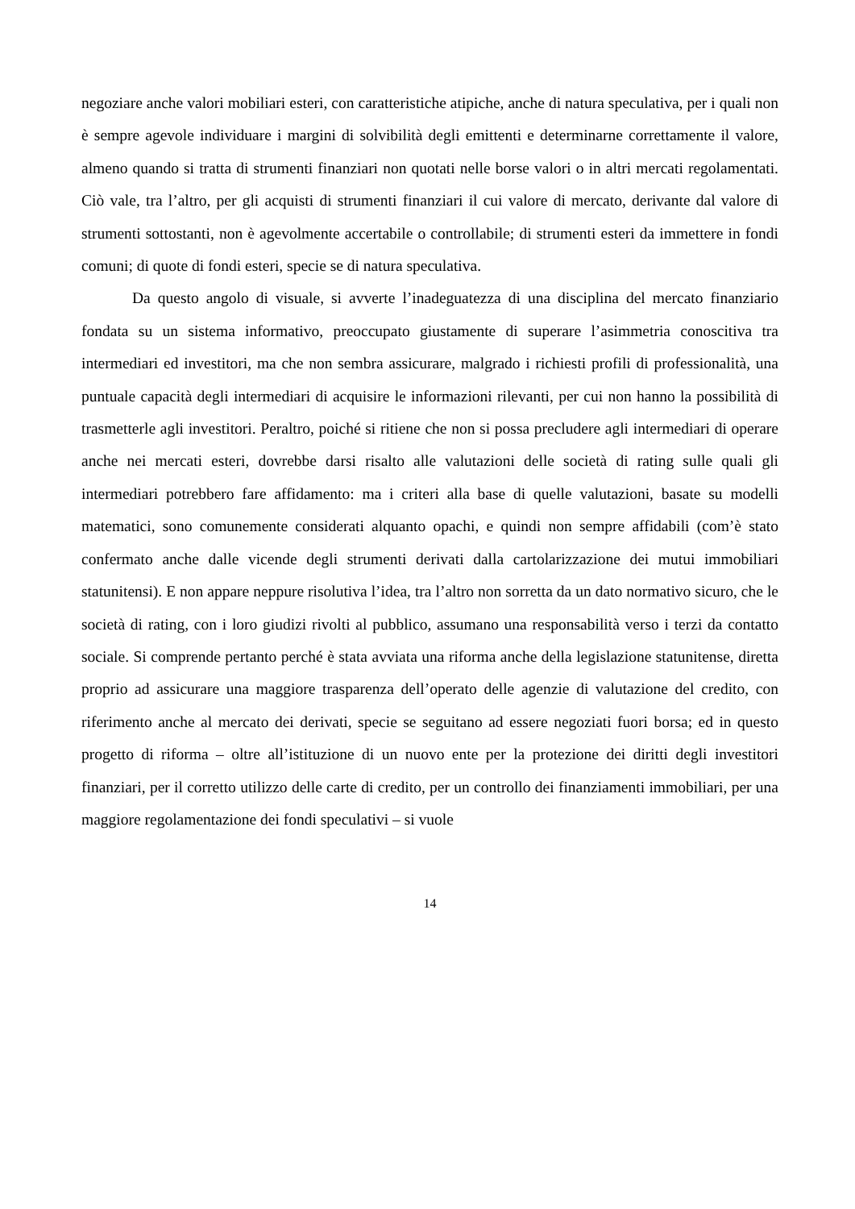negoziare anche valori mobiliari esteri, con caratteristiche atipiche, anche di natura speculativa, per i quali non è sempre agevole individuare i margini di solvibilità degli emittenti e determinarne correttamente il valore, almeno quando si tratta di strumenti finanziari non quotati nelle borse valori o in altri mercati regolamentati. Ciò vale, tra l’altro, per gli acquisti di strumenti finanziari il cui valore di mercato, derivante dal valore di strumenti sottostanti, non è agevolmente accertabile o controllabile; di strumenti esteri da immettere in fondi comuni; di quote di fondi esteri, specie se di natura speculativa.
Da questo angolo di visuale, si avverte l’inadeguatezza di una disciplina del mercato finanziario fondata su un sistema informativo, preoccupato giustamente di superare l’asimmetria conoscitiva tra intermediari ed investitori, ma che non sembra assicurare, malgrado i richiesti profili di professionalità, una puntuale capacità degli intermediari di acquisire le informazioni rilevanti, per cui non hanno la possibilità di trasmetterle agli investitori. Peraltro, poiché si ritiene che non si possa precludere agli intermediari di operare anche nei mercati esteri, dovrebbe darsi risalto alle valutazioni delle società di rating sulle quali gli intermediari potrebbero fare affidamento: ma i criteri alla base di quelle valutazioni, basate su modelli matematici, sono comunemente considerati alquanto opachi, e quindi non sempre affidabili (com’è stato confermato anche dalle vicende degli strumenti derivati dalla cartolarizzazione dei mutui immobiliari statunitensi). E non appare neppure risolutiva l’idea, tra l’altro non sorretta da un dato normativo sicuro, che le società di rating, con i loro giudizi rivolti al pubblico, assumano una responsabilità verso i terzi da contatto sociale. Si comprende pertanto perché è stata avviata una riforma anche della legislazione statunitense, diretta proprio ad assicurare una maggiore trasparenza dell’operato delle agenzie di valutazione del credito, con riferimento anche al mercato dei derivati, specie se seguitano ad essere negoziati fuori borsa; ed in questo progetto di riforma – oltre all’istituzione di un nuovo ente per la protezione dei diritti degli investitori finanziari, per il corretto utilizzo delle carte di credito, per un controllo dei finanziamenti immobiliari, per una maggiore regolamentazione dei fondi speculativi – si vuole
14